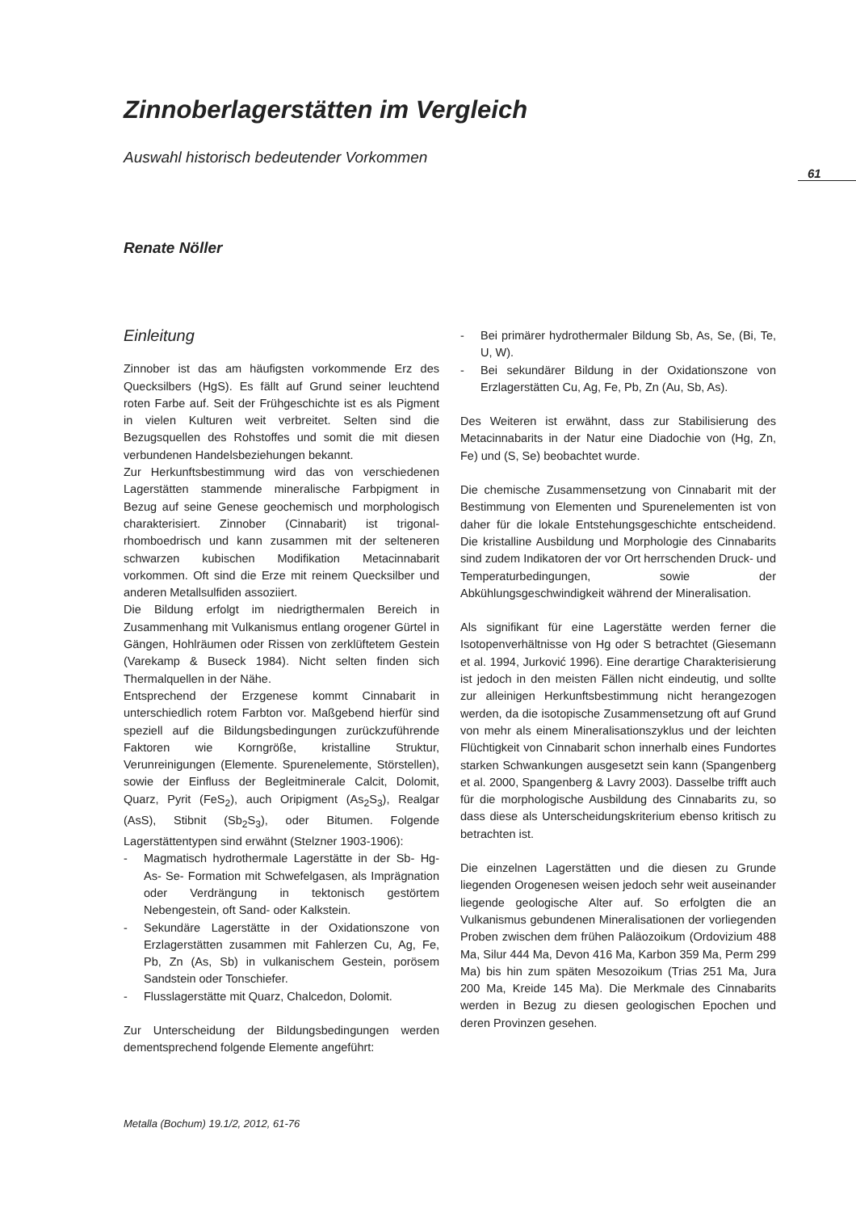Zinnoberlagerstätten im Vergleich
Auswahl historisch bedeutender Vorkommen
Renate Nöller
61
Einleitung
Zinnober ist das am häufigsten vorkommende Erz des Quecksilbers (HgS). Es fällt auf Grund seiner leuchtend roten Farbe auf. Seit der Frühgeschichte ist es als Pigment in vielen Kulturen weit verbreitet. Selten sind die Bezugsquellen des Rohstoffes und somit die mit diesen verbundenen Handelsbeziehungen bekannt.
Zur Herkunftsbestimmung wird das von verschiedenen Lagerstätten stammende mineralische Farbpigment in Bezug auf seine Genese geochemisch und morphologisch charakterisiert. Zinnober (Cinnabarit) ist trigonal- rhomboedrisch und kann zusammen mit der selteneren schwarzen kubischen Modifikation Metacinnabarit vorkommen. Oft sind die Erze mit reinem Quecksilber und anderen Metallsulfiden assoziiert.
Die Bildung erfolgt im niedrigthermalen Bereich in Zusammenhang mit Vulkanismus entlang orogener Gürtel in Gängen, Hohlräumen oder Rissen von zerklüftetem Gestein (Varekamp & Buseck 1984). Nicht selten finden sich Thermalquellen in der Nähe.
Entsprechend der Erzgenese kommt Cinnabarit in unterschiedlich rotem Farbton vor. Maßgebend hierfür sind speziell auf die Bildungsbedingungen zurückzuführende Faktoren wie Korngröße, kristalline Struktur, Verunreinigungen (Elemente. Spurenelemente, Störstellen), sowie der Einfluss der Begleitminerale Calcit, Dolomit, Quarz, Pyrit (FeS<sub>2</sub>), auch Oripigment (As<sub>2</sub>S<sub>3</sub>), Realgar (AsS), Stibnit (Sb<sub>2</sub>S<sub>3</sub>), oder Bitumen. Folgende Lagerstättentypen sind erwähnt (Stelzner 1903-1906):
- Magmatisch hydrothermale Lagerstätte in der Sb- Hg- As- Se- Formation mit Schwefelgasen, als Imprägnation oder Verdrängung in tektonisch gestörtem Nebengestein, oft Sand- oder Kalkstein.
- Sekundäre Lagerstätte in der Oxidationszone von Erzlagerstätten zusammen mit Fahlerzen Cu, Ag, Fe, Pb, Zn (As, Sb) in vulkanischem Gestein, porösem Sandstein oder Tonschiefer.
- Flusslagerstätte mit Quarz, Chalcedon, Dolomit.
Zur Unterscheidung der Bildungsbedingungen werden dementsprechend folgende Elemente angeführt:
- Bei primärer hydrothermaler Bildung Sb, As, Se, (Bi, Te, U, W).
- Bei sekundärer Bildung in der Oxidationszone von Erzlagerstätten Cu, Ag, Fe, Pb, Zn (Au, Sb, As).
Des Weiteren ist erwähnt, dass zur Stabilisierung des Metacinnabarits in der Natur eine Diadochie von (Hg, Zn, Fe) und (S, Se) beobachtet wurde.
Die chemische Zusammensetzung von Cinnabarit mit der Bestimmung von Elementen und Spurenelementen ist von daher für die lokale Entstehungsgeschichte entscheidend. Die kristalline Ausbildung und Morphologie des Cinnabarits sind zudem Indikatoren der vor Ort herrschenden Druck- und Temperaturbedingungen, sowie der Abkühlungsgeschwindigkeit während der Mineralisation.
Als signifikant für eine Lagerstätte werden ferner die Isotopenverhältnisse von Hg oder S betrachtet (Giesemann et al. 1994, Jurković 1996). Eine derartige Charakterisierung ist jedoch in den meisten Fällen nicht eindeutig, und sollte zur alleinigen Herkunftsbestimmung nicht herangezogen werden, da die isotopische Zusammensetzung oft auf Grund von mehr als einem Mineralisationszyklus und der leichten Flüchtigkeit von Cinnabarit schon innerhalb eines Fundortes starken Schwankungen ausgesetzt sein kann (Spangenberg et al. 2000, Spangenberg & Lavry 2003). Dasselbe trifft auch für die morphologische Ausbildung des Cinnabarits zu, so dass diese als Unterscheidungskriterium ebenso kritisch zu betrachten ist.
Die einzelnen Lagerstätten und die diesen zu Grunde liegenden Orogenesen weisen jedoch sehr weit auseinander liegende geologische Alter auf. So erfolgten die an Vulkanismus gebundenen Mineralisationen der vorliegenden Proben zwischen dem frühen Paläozoikum (Ordovizium 488 Ma, Silur 444 Ma, Devon 416 Ma, Karbon 359 Ma, Perm 299 Ma) bis hin zum späten Mesozoikum (Trias 251 Ma, Jura 200 Ma, Kreide 145 Ma). Die Merkmale des Cinnabarits werden in Bezug zu diesen geologischen Epochen und deren Provinzen gesehen.
Metalla (Bochum) 19.1/2, 2012, 61-76